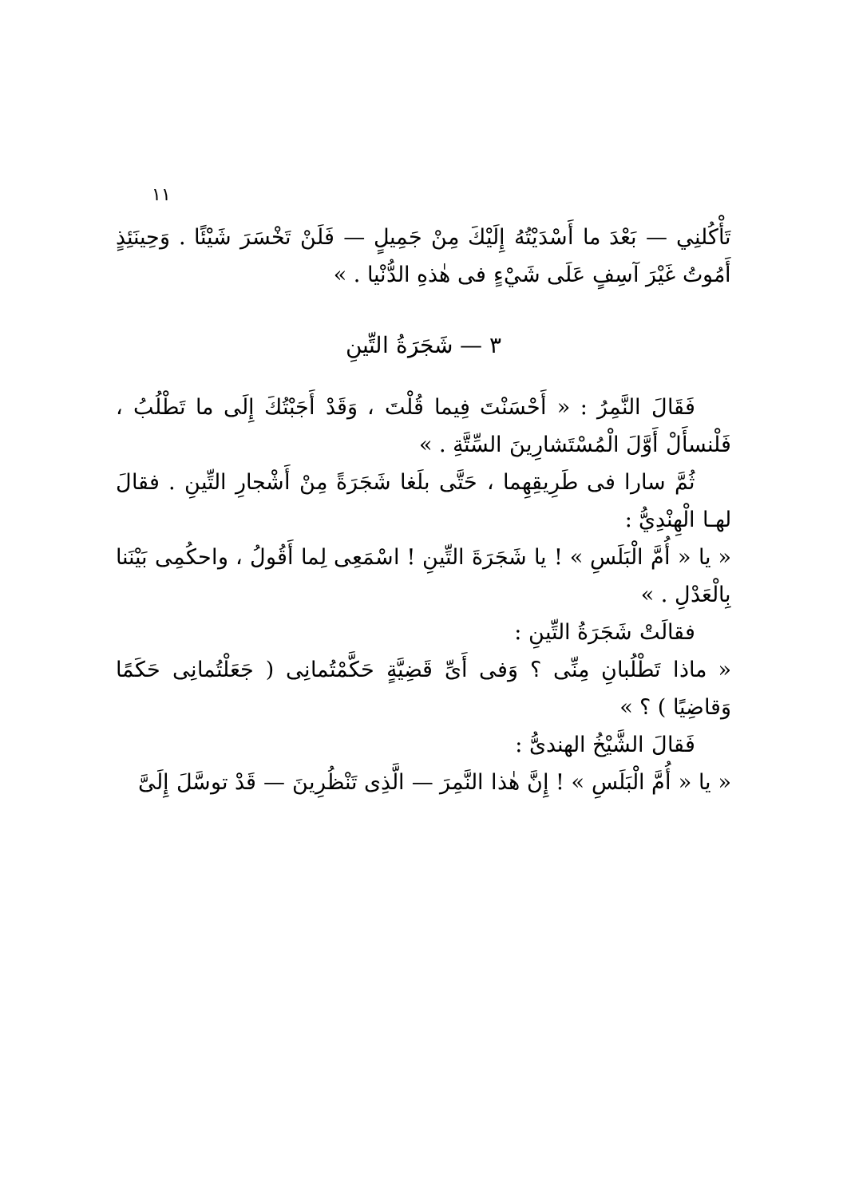١١
تَأْكُلنِي — بَعْدَ ما أَسْدَيْتُهُ إِلَيْكَ مِنْ جَمِيلٍ — فَلَنْ تَخْسَرَ شَيْئًا . وَحِينَئِذٍ أَمُوتُ غَيْرَ آسِفٍ عَلَى شَيْءٍ فى هٰذهِ الدُّنْيا . »
٣ — شَجَرَةُ التِّينِ
فَقَالَ النَّمِرُ : « أَحْسَنْتَ فِيما قُلْتَ ، وَقَدْ أَجَبْتُكَ إِلَى ما تَطْلُبُ ، فَلْنسأَلْ أَوَّلَ الْمُسْتَشارِينَ السِّتَّةِ . »
ثُمَّ سارا فى طَرِيقِهِما ، حَتَّى بلَغا شَجَرَةً مِنْ أَشْجارِ التِّينِ . فقالَ لهـا الْهِنْدِيُّ :
« يا « أُمَّ الْبَلَسِ » ! يا شَجَرَةَ التِّينِ ! اسْمَعِى لِما أَقُولُ ، واحكُمِى بَيْنَنا بِالْعَدْلِ . »
فقالَتْ شَجَرَةُ التِّينِ :
« ماذا تَطْلُبانِ مِنِّى ؟ وَفى أَىِّ قَضِيَّةٍ حَكَّمْتُمانِى ( جَعَلْتُمانِى حَكَمًا وَقاضِيًا ) ؟ »
فَقالَ الشَّيْخُ الهندىُّ :
« يا « أُمَّ الْبَلَسِ » ! إِنَّ هٰذا النَّمِرَ — الَّذِى تَنْظُرِينَ — قَدْ توسَّلَ إِلَىَّ